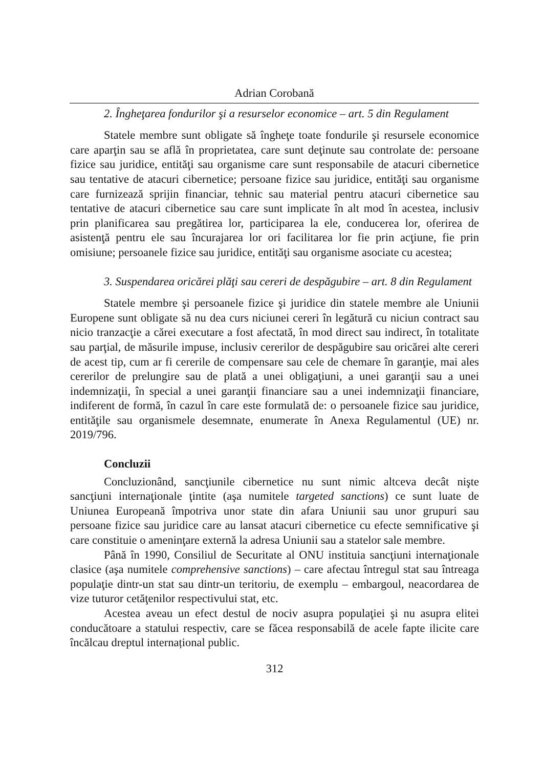Adrian Corobană
2. Îngheţarea fondurilor şi a resurselor economice – art. 5 din Regulament
Statele membre sunt obligate să îngheţe toate fondurile şi resursele economice care aparţin sau se află în proprietatea, care sunt deţinute sau controlate de: persoane fizice sau juridice, entităţi sau organisme care sunt responsabile de atacuri cibernetice sau tentative de atacuri cibernetice; persoane fizice sau juridice, entităţi sau organisme care furnizează sprijin financiar, tehnic sau material pentru atacuri cibernetice sau tentative de atacuri cibernetice sau care sunt implicate în alt mod în acestea, inclusiv prin planificarea sau pregătirea lor, participarea la ele, conducerea lor, oferirea de asistenţă pentru ele sau încurajarea lor ori facilitarea lor fie prin acţiune, fie prin omisiune; persoanele fizice sau juridice, entităţi sau organisme asociate cu acestea;
3. Suspendarea oricărei plăţi sau cereri de despăgubire – art. 8 din Regulament
Statele membre şi persoanele fizice şi juridice din statele membre ale Uniunii Europene sunt obligate să nu dea curs niciunei cereri în legătură cu niciun contract sau nicio tranzacţie a cărei executare a fost afectată, în mod direct sau indirect, în totalitate sau parţial, de măsurile impuse, inclusiv cererilor de despăgubire sau oricărei alte cereri de acest tip, cum ar fi cererile de compensare sau cele de chemare în garanţie, mai ales cererilor de prelungire sau de plată a unei obligaţiuni, a unei garanţii sau a unei indemnizaţii, în special a unei garanţii financiare sau a unei indemnizaţii financiare, indiferent de formă, în cazul în care este formulată de: o persoanele fizice sau juridice, entităţile sau organismele desemnate, enumerate în Anexa Regulamentul (UE) nr. 2019/796.
Concluzii
Concluzionând, sancţiunile cibernetice nu sunt nimic altceva decât nişte sancţiuni internaţionale ţintite (aşa numitele targeted sanctions) ce sunt luate de Uniunea Europeană împotriva unor state din afara Uniunii sau unor grupuri sau persoane fizice sau juridice care au lansat atacuri cibernetice cu efecte semnificative şi care constituie o ameninţare externă la adresa Uniunii sau a statelor sale membre.
Până în 1990, Consiliul de Securitate al ONU instituia sancţiuni internaţionale clasice (aşa numitele comprehensive sanctions) – care afectau întregul stat sau întreaga populaţie dintr-un stat sau dintr-un teritoriu, de exemplu – embargoul, neacordarea de vize tuturor cetăţenilor respectivului stat, etc.
Acestea aveau un efect destul de nociv asupra populaţiei şi nu asupra elitei conducătoare a statului respectiv, care se făcea responsabilă de acele fapte ilicite care încălcau dreptul internațional public.
312